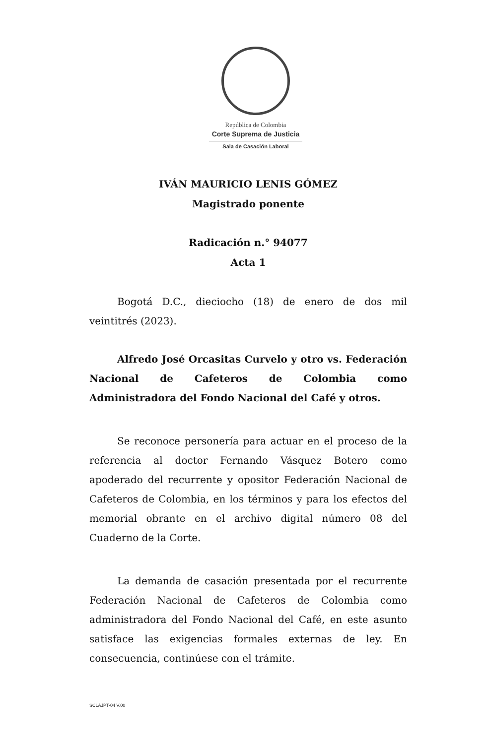República de Colombia
Corte Suprema de Justicia
Sala de Casación Laboral
IVÁN MAURICIO LENIS GÓMEZ
Magistrado ponente
Radicación n.° 94077
Acta 1
Bogotá D.C., dieciocho (18) de enero de dos mil veintitrés (2023).
Alfredo José Orcasitas Curvelo y otro vs. Federación Nacional de Cafeteros de Colombia como Administradora del Fondo Nacional del Café y otros.
Se reconoce personería para actuar en el proceso de la referencia al doctor Fernando Vásquez Botero como apoderado del recurrente y opositor Federación Nacional de Cafeteros de Colombia, en los términos y para los efectos del memorial obrante en el archivo digital número 08 del Cuaderno de la Corte.
La demanda de casación presentada por el recurrente Federación Nacional de Cafeteros de Colombia como administradora del Fondo Nacional del Café, en este asunto satisface las exigencias formales externas de ley. En consecuencia, continúese con el trámite.
SCLAJPT-04 V.00